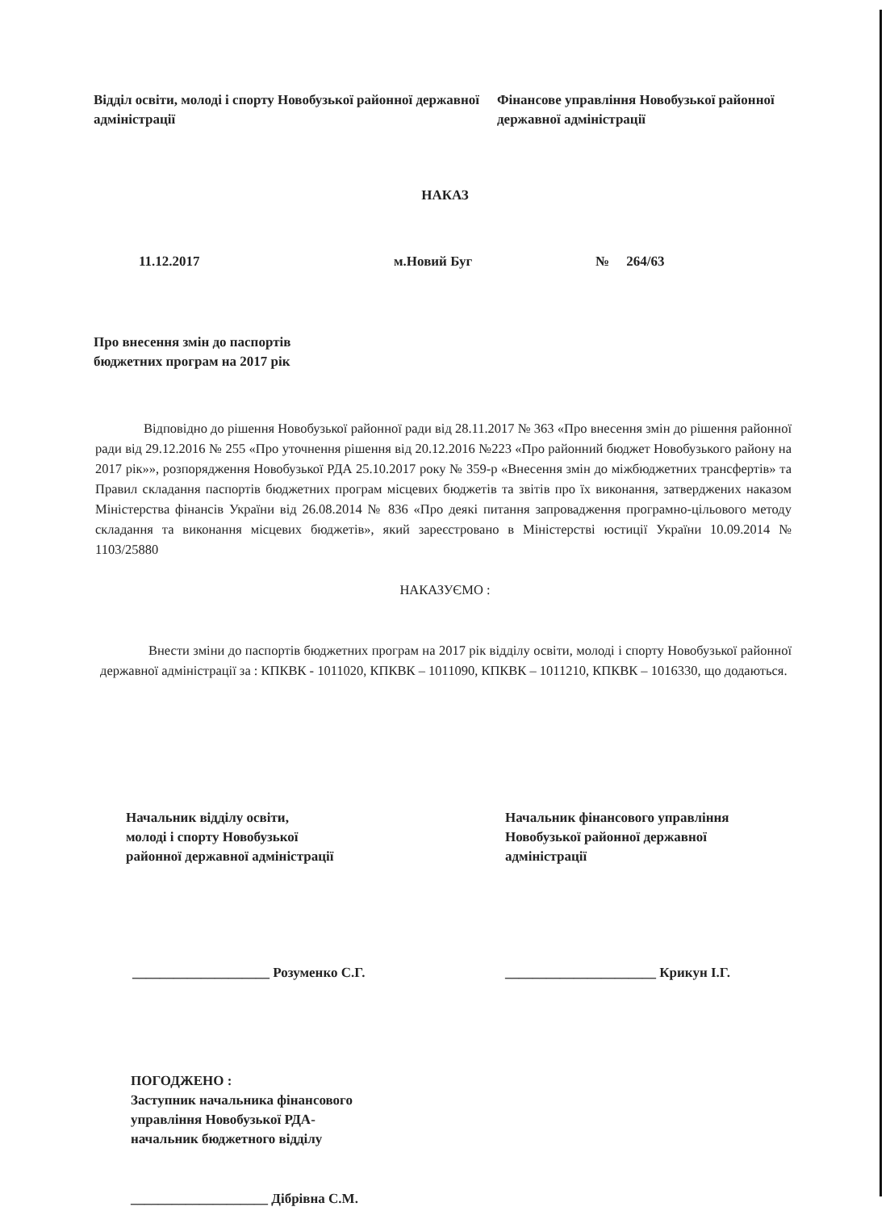Відділ освіти, молоді і спорту Новобузької районної державної адміністрації
Фінансове управління Новобузької районної державної адміністрації
НАКАЗ
11.12.2017 м.Новий Буг № 264/63
Про внесення змін до паспортів
бюджетних програм на 2017 рік
Відповідно до рішення Новобузької районної ради від 28.11.2017 № 363 «Про внесення змін до рішення районної ради від 29.12.2016 № 255 «Про уточнення рішення від 20.12.2016 №223 «Про районний бюджет Новобузького району на 2017 рік»», розпорядження Новобузької РДА 25.10.2017 року № 359-р «Внесення змін до міжбюджетних трансфертів» та Правил складання паспортів бюджетних програм місцевих бюджетів та звітів про їх виконання, затверджених наказом Міністерства фінансів України від 26.08.2014 № 836 «Про деякі питання запровадження програмно-цільового методу складання та виконання місцевих бюджетів», який зареєстровано в Міністерстві юстиції України 10.09.2014 № 1103/25880
НАКАЗУЄМО :
Внести зміни до паспортів бюджетних програм на 2017 рік відділу освіти, молоді і спорту Новобузької районної державної адміністрації за : КПКВК - 1011020, КПКВК – 1011090, КПКВК – 1011210, КПКВК – 1016330, що додаються.
Начальник відділу освіти,
молоді і спорту Новобузької
районної державної адміністрації
____________________ Розуменко С.Г.
Начальник фінансового управління
Новобузької районної державної
адміністрації
______________________ Крикун І.Г.
ПОГОДЖЕНО :
Заступник начальника фінансового
управління Новобузької РДА-
начальник бюджетного відділу
____________________ Дібрівна С.М.